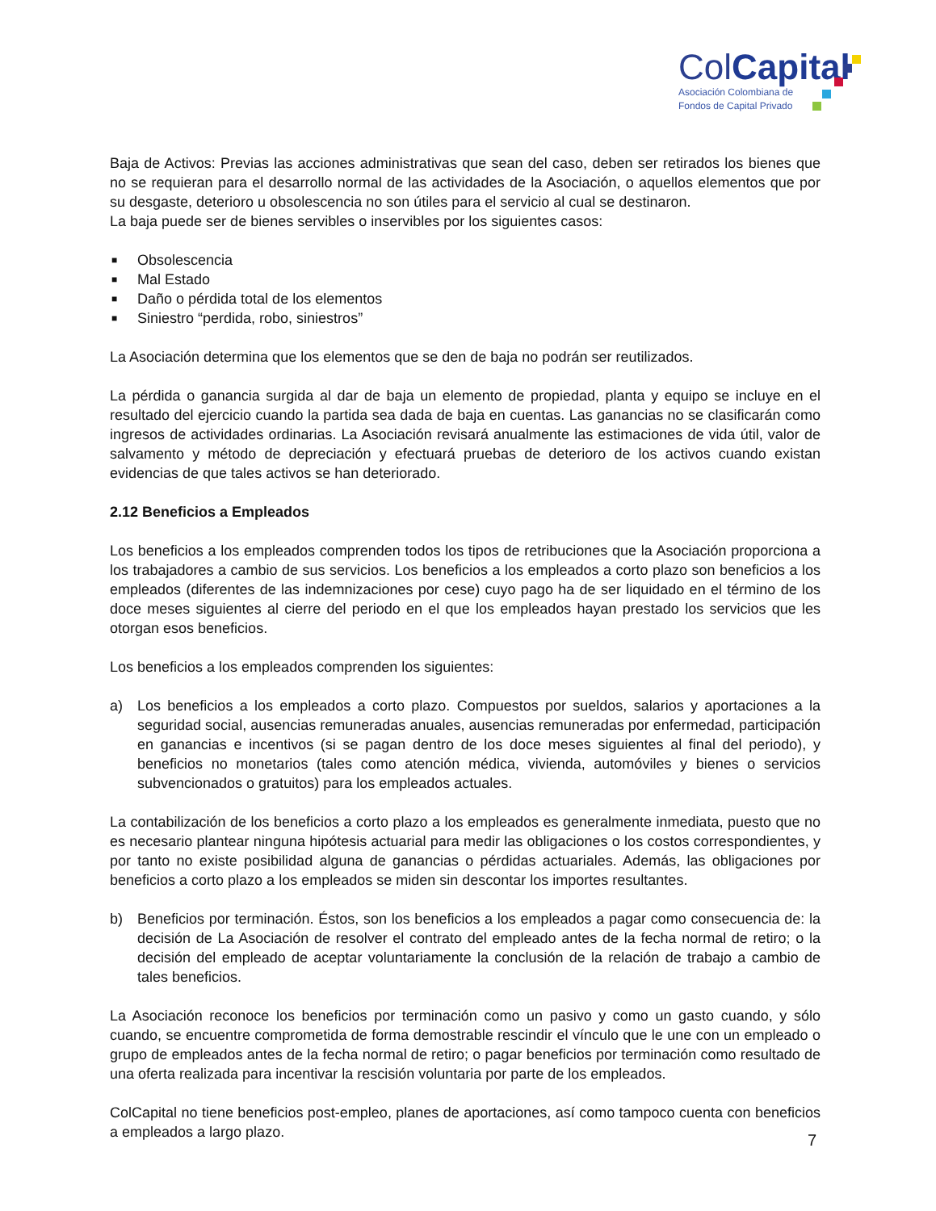ColCapital
Asociación Colombiana de
Fondos de Capital Privado
Baja de Activos: Previas las acciones administrativas que sean del caso, deben ser retirados los bienes que no se requieran para el desarrollo normal de las actividades de la Asociación, o aquellos elementos que por su desgaste, deterioro u obsolescencia no son útiles para el servicio al cual se destinaron.
La baja puede ser de bienes servibles o inservibles por los siguientes casos:
■ Obsolescencia
■ Mal Estado
■ Daño o pérdida total de los elementos
■ Siniestro “perdida, robo, siniestros”
La Asociación determina que los elementos que se den de baja no podrán ser reutilizados.
La pérdida o ganancia surgida al dar de baja un elemento de propiedad, planta y equipo se incluye en el resultado del ejercicio cuando la partida sea dada de baja en cuentas. Las ganancias no se clasificarán como ingresos de actividades ordinarias. La Asociación revisará anualmente las estimaciones de vida útil, valor de salvamento y método de depreciación y efectuará pruebas de deterioro de los activos cuando existan evidencias de que tales activos se han deteriorado.
2.12 Beneficios a Empleados
Los beneficios a los empleados comprenden todos los tipos de retribuciones que la Asociación proporciona a los trabajadores a cambio de sus servicios. Los beneficios a los empleados a corto plazo son beneficios a los empleados (diferentes de las indemnizaciones por cese) cuyo pago ha de ser liquidado en el término de los doce meses siguientes al cierre del periodo en el que los empleados hayan prestado los servicios que les otorgan esos beneficios.
Los beneficios a los empleados comprenden los siguientes:
a) Los beneficios a los empleados a corto plazo. Compuestos por sueldos, salarios y aportaciones a la seguridad social, ausencias remuneradas anuales, ausencias remuneradas por enfermedad, participación en ganancias e incentivos (si se pagan dentro de los doce meses siguientes al final del periodo), y beneficios no monetarios (tales como atención médica, vivienda, automóviles y bienes o servicios subvencionados o gratuitos) para los empleados actuales.
La contabilización de los beneficios a corto plazo a los empleados es generalmente inmediata, puesto que no es necesario plantear ninguna hipótesis actuarial para medir las obligaciones o los costos correspondientes, y por tanto no existe posibilidad alguna de ganancias o pérdidas actuariales. Además, las obligaciones por beneficios a corto plazo a los empleados se miden sin descontar los importes resultantes.
b) Beneficios por terminación. Éstos, son los beneficios a los empleados a pagar como consecuencia de: la decisión de La Asociación de resolver el contrato del empleado antes de la fecha normal de retiro; o la decisión del empleado de aceptar voluntariamente la conclusión de la relación de trabajo a cambio de tales beneficios.
La Asociación reconoce los beneficios por terminación como un pasivo y como un gasto cuando, y sólo cuando, se encuentre comprometida de forma demostrable rescindir el vínculo que le une con un empleado o grupo de empleados antes de la fecha normal de retiro; o pagar beneficios por terminación como resultado de una oferta realizada para incentivar la rescisión voluntaria por parte de los empleados.
ColCapital no tiene beneficios post-empleo, planes de aportaciones, así como tampoco cuenta con beneficios a empleados a largo plazo.
7